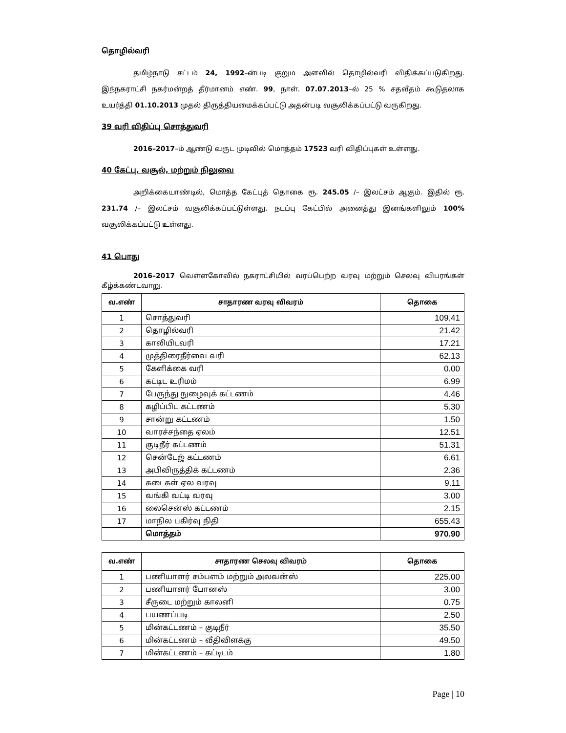தொழில்வரி
தமிழ்நாடு சட்டம் 24, 1992–ன்படி குறும அளவில் தொழில்வரி விதிக்கப்படுகிறது. இந்நகராட்சி நகர்மன்றத் தீர்மானம் எண். 99, நாள். 07.07.2013–ல் 25 % சதவீதம் கூடுதலாக உயர்த்தி 01.10.2013 முதல் திருத்தியமைக்கப்பட்டு அதன்படி வசூலிக்கப்பட்டு வருகிறது.
39 வரி விதிப்பு சொத்துவரி
2016–2017–ம் ஆண்டு வருட முடிவில் மொத்தம் 17523 வரி விதிப்புகள் உள்ளது.
40 கேட்பு, வசூல், மற்றும் நிலுவை
அறிக்கையாண்டில், மொத்த கேட்புத் தொகை ரூ. 245.05 /– இலட்சம் ஆகும். இதில் ரூ. 231.74 /– இலட்சம் வசூலிக்கப்பட்டுள்ளது. நடப்பு கேட்பில் அனைத்து இனங்களிலும் 100% வசூலிக்கப்பட்டு உள்ளது.
41 பொது
2016–2017 வெள்ளகோவில் நகராட்சியில் வரப்பெற்ற வரவு மற்றும் செலவு விபரங்கள் கீழ்க்கண்டவாறு.
| வ.எண் | சாதாரண வரவு விவரம் | தொகை |
| --- | --- | --- |
| 1 | சொத்துவரி | 109.41 |
| 2 | தொழில்வரி | 21.42 |
| 3 | காலியிடவரி | 17.21 |
| 4 | முத்திரைதீர்வை வரி | 62.13 |
| 5 | கேளிக்கை வரி | 0.00 |
| 6 | கட்டிட உரிமம் | 6.99 |
| 7 | பேருந்து நுழைவுக் கட்டணம் | 4.46 |
| 8 | கழிப்பிட கட்டணம் | 5.30 |
| 9 | சான்று கட்டணம் | 1.50 |
| 10 | வாரச்சந்தை ஏலம் | 12.51 |
| 11 | குடிநீர் கட்டணம் | 51.31 |
| 12 | சென்டேஜ் கட்டணம் | 6.61 |
| 13 | அபிவிருத்திக் கட்டணம் | 2.36 |
| 14 | கடைகள் ஏல வரவு | 9.11 |
| 15 | வங்கி வட்டி வரவு | 3.00 |
| 16 | லைசென்ஸ் கட்டணம் | 2.15 |
| 17 | மாநில பகிர்வு நிதி | 655.43 |
| | மொத்தம் | 970.90 |
| வ.எண் | சாதாரண செலவு விவரம் | தொகை |
| --- | --- | --- |
| 1 | பணியாளர் சம்பளம் மற்றும் அலவன்ஸ் | 225.00 |
| 2 | பணியாளர் போனஸ் | 3.00 |
| 3 | சீருடை மற்றும் காலனி | 0.75 |
| 4 | பயணப்படி | 2.50 |
| 5 | மின்கட்டணம் – குடிநீர் | 35.50 |
| 6 | மின்கட்டணம் – வீதிவிளக்கு | 49.50 |
| 7 | மின்கட்டணம் – கட்டிடம் | 1.80 |
Page | 10